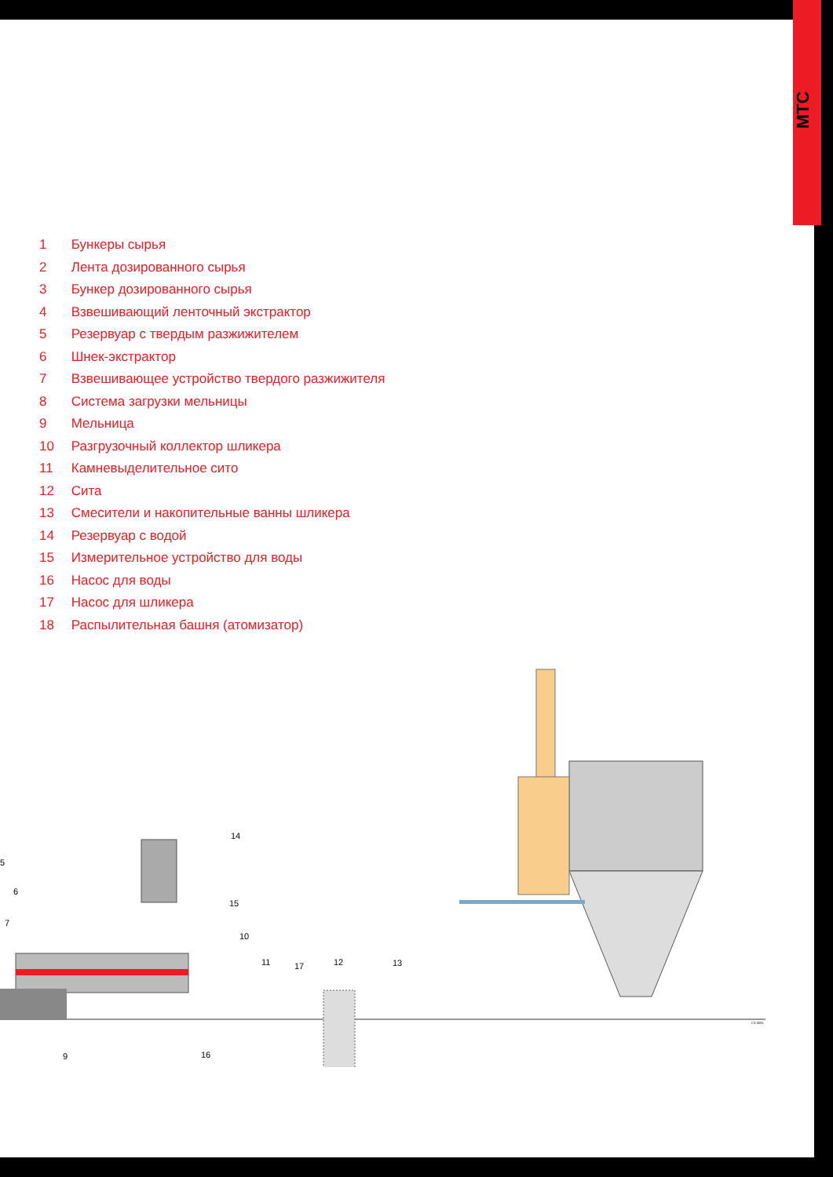MTC
1 Бункеры сырья
2 Лента дозированного сырья
3 Бункер дозированного сырья
4 Взвешивающий ленточный экстрактор
5 Резервуар с твердым разжижителем
6 Шнек-экстрактор
7 Взвешивающее устройство твердого разжижителя
8 Система загрузки мельницы
9 Мельница
10 Разгрузочный коллектор шликера
11 Камневыделительное сито
12 Сита
13 Смесители и накопительные ванны шликера
14 Резервуар с водой
15 Измерительное устройство для воды
16 Насос для воды
17 Насос для шликера
18 Распылительная башня (атомизатор)
14
5
6
7
15
10
11
17
12
13
9
16
CD 0091